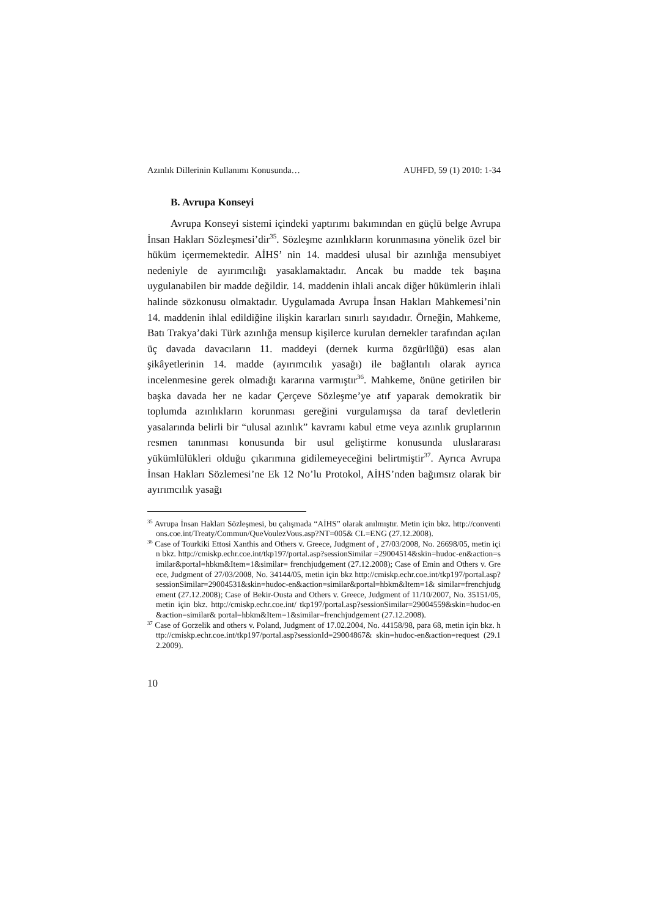Azınlık Dillerinin Kullanımı Konusunda… AUHFD, 59 (1) 2010: 1-34
B. Avrupa Konseyi
Avrupa Konseyi sistemi içindeki yaptırımı bakımından en güçlü belge Avrupa İnsan Hakları Sözleşmesi’dir<sup>35</sup>. Sözleşme azınlıkların korunmasına yönelik özel bir hüküm içermemektedir. AİHS’ nin 14. maddesi ulusal bir azınlığa mensubiyet nedeniyle de ayırımcılığı yasaklamaktadır. Ancak bu madde tek başına uygulanabilen bir madde değildir. 14. maddenin ihlali ancak diğer hükümlerin ihlali halinde sözkonusu olmaktadır. Uygulamada Avrupa İnsan Hakları Mahkemesi’nin 14. maddenin ihlal edildiğine ilişkin kararları sınırlı sayıdadır. Örneğin, Mahkeme, Batı Trakya’daki Türk azınlığa mensup kişilerce kurulan dernekler tarafından açılan üç davada davacıların 11. maddeyi (dernek kurma özgürlüğü) esas alan şikâyetlerinin 14. madde (ayırımcılık yasağı) ile bağlantılı olarak ayrıca incelenmesine gerek olmadığı kararına varmıştır<sup>36</sup>. Mahkeme, önüne getirilen bir başka davada her ne kadar Çerçeve Sözleşme’ye atıf yaparak demokratik bir toplumda azınlıkların korunması gereğini vurgulamışsa da taraf devletlerin yasalarında belirli bir “ulusal azınlık” kavramı kabul etme veya azınlık gruplarının resmen tanınması konusunda bir usul geliştirme konusunda uluslararası yükümlülükleri olduğu çıkarımına gidilemeyeceğini belirtmiştir<sup>37</sup>. Ayrıca Avrupa İnsan Hakları Sözlemesi’ne Ek 12 No’lu Protokol, AİHS’nden bağımsız olarak bir ayırımcılık yasağı
<sup>35</sup> Avrupa İnsan Hakları Sözleşmesi, bu çalışmada “AİHS” olarak anılmıştır. Metin için bkz. http://conventions.coe.int/Treaty/Commun/QueVoulezVous.asp?NT=005& CL=ENG (27.12.2008).
<sup>36</sup> Case of Tourkiki Ettosi Xanthis and Others v. Greece, Judgment of , 27/03/2008, No. 26698/05, metin için bkz. http://cmiskp.echr.coe.int/tkp197/portal.asp?sessionSimilar =29004514&skin=hudoc-en&action=similar&portal=hbkm&Item=1&similar= frenchjudgement (27.12.2008); Case of Emin and Others v. Greece, Judgment of 27/03/2008, No. 34144/05, metin için bkz http://cmiskp.echr.coe.int/tkp197/portal.asp? sessionSimilar=29004531&skin=hudoc-en&action=similar&portal=hbkm&Item=1& similar=frenchjudgement (27.12.2008); Case of Bekir-Ousta and Others v. Greece, Judgment of 11/10/2007, No. 35151/05, metin için bkz. http://cmiskp.echr.coe.int/ tkp197/portal.asp?sessionSimilar=29004559&skin=hudoc-en&action=similar& portal=hbkm&Item=1&similar=frenchjudgement (27.12.2008).
<sup>37</sup> Case of Gorzelik and others v. Poland, Judgment of 17.02.2004, No. 44158/98, para 68, metin için bkz. http://cmiskp.echr.coe.int/tkp197/portal.asp?sessionId=29004867& skin=hudoc-en&action=request (29.12.2009).
10